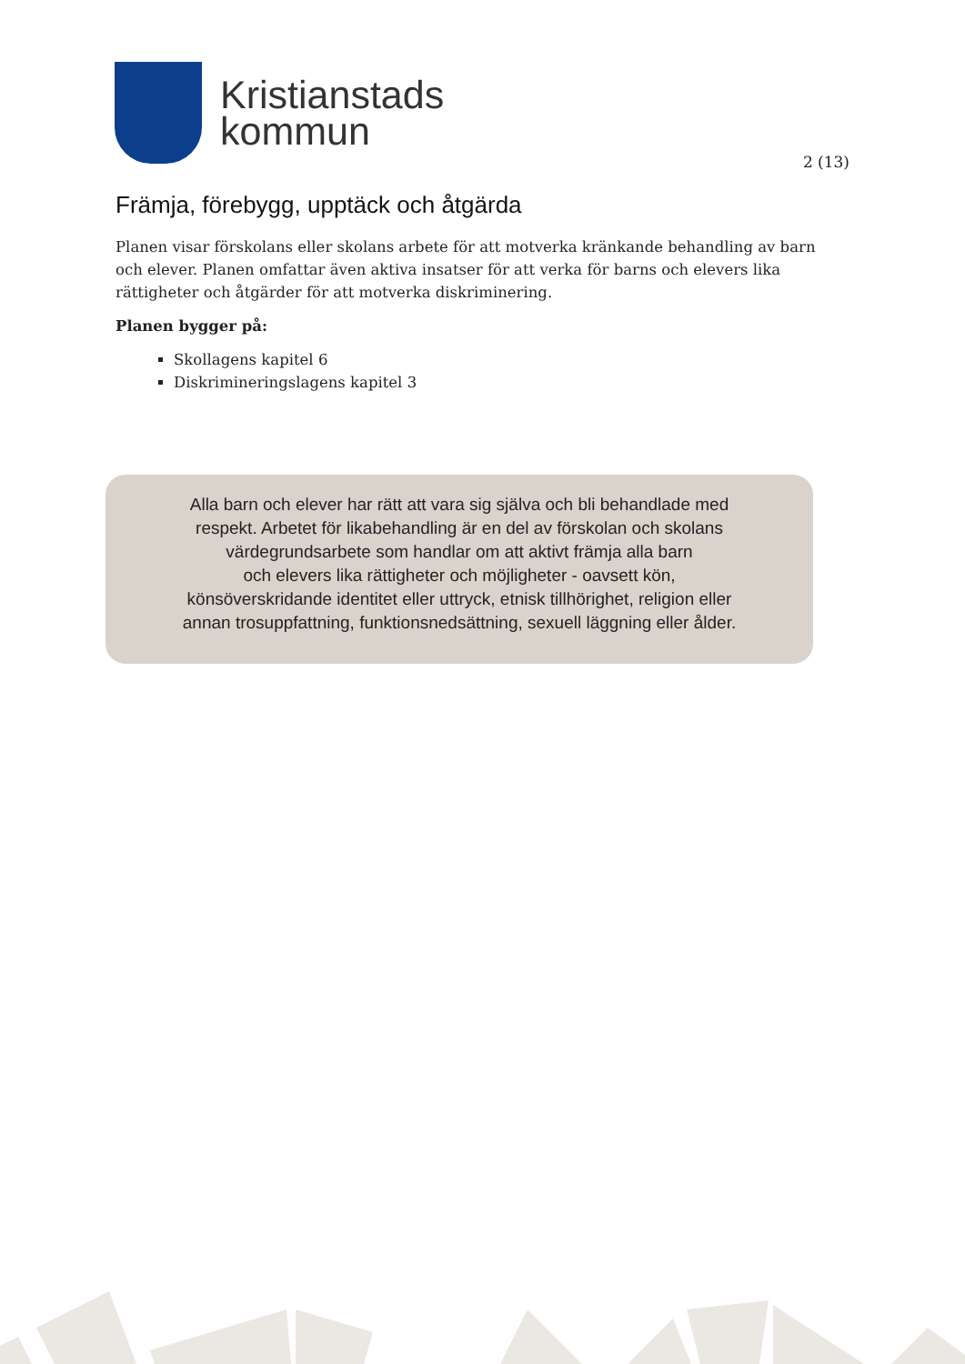Kristianstads
kommun
2 (13)
Främja, förebygg, upptäck och åtgärda
Planen visar förskolans eller skolans arbete för att motverka kränkande behandling av barn och elever. Planen omfattar även aktiva insatser för att verka för barns och elevers lika rättigheter och åtgärder för att motverka diskriminering.
Planen bygger på:
Skollagens kapitel 6
Diskrimineringslagens kapitel 3
Alla barn och elever har rätt att vara sig själva och bli behandlade med
respekt. Arbetet för likabehandling är en del av förskolan och skolans
värdegrundsarbete som handlar om att aktivt främja alla barn
och elevers lika rättigheter och möjligheter - oavsett kön,
könsöverskridande identitet eller uttryck, etnisk tillhörighet, religion eller
annan trosuppfattning, funktionsnedsättning, sexuell läggning eller ålder.